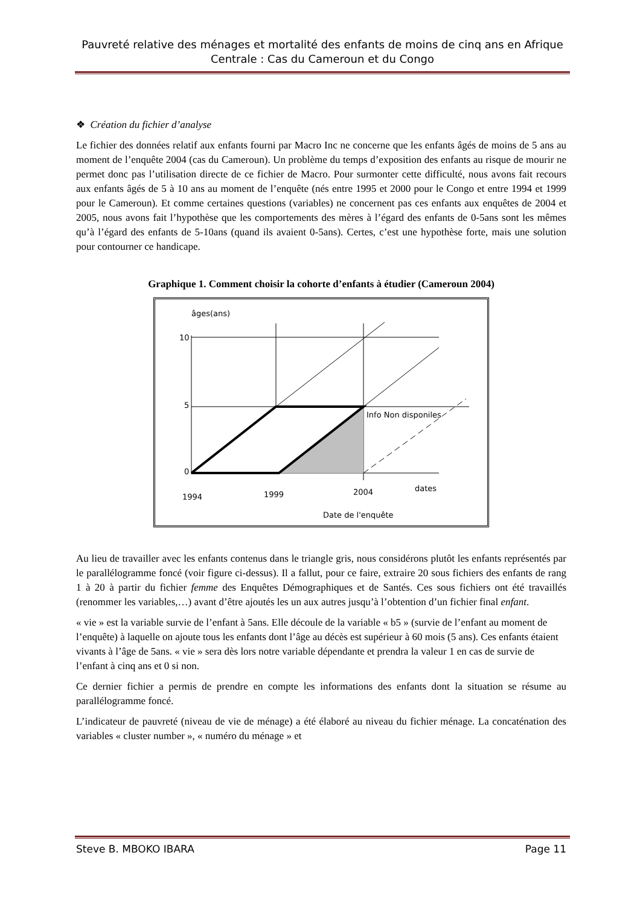Pauvreté relative des ménages et mortalité des enfants de moins de cinq ans en Afrique Centrale : Cas du Cameroun et du Congo
❖ Création du fichier d’analyse
Le fichier des données relatif aux enfants fourni par Macro Inc ne concerne que les enfants âgés de moins de 5 ans au moment de l’enquête 2004 (cas du Cameroun). Un problème du temps d’exposition des enfants au risque de mourir ne permet donc pas l’utilisation directe de ce fichier de Macro. Pour surmonter cette difficulté, nous avons fait recours aux enfants âgés de 5 à 10 ans au moment de l’enquête (nés entre 1995 et 2000 pour le Congo et entre 1994 et 1999 pour le Cameroun). Et comme certaines questions (variables) ne concernent pas ces enfants aux enquêtes de 2004 et 2005, nous avons fait l’hypothèse que les comportements des mères à l’égard des enfants de 0-5ans sont les mêmes qu’à l’égard des enfants de 5-10ans (quand ils avaient 0-5ans). Certes, c’est une hypothèse forte, mais une solution pour contourner ce handicape.
Graphique 1. Comment choisir la cohorte d’enfants à étudier (Cameroun 2004)
âges(ans)
10
5
0
Info Non disponiles
dates
1994
1999
2004
Date de l'enquête
Au lieu de travailler avec les enfants contenus dans le triangle gris, nous considérons plutôt les enfants représentés par le parallélogramme foncé (voir figure ci-dessus). Il a fallut, pour ce faire, extraire 20 sous fichiers des enfants de rang 1 à 20 à partir du fichier femme des Enquêtes Démographiques et de Santés. Ces sous fichiers ont été travaillés (renommer les variables,…) avant d’être ajoutés les un aux autres jusqu’à l’obtention d’un fichier final enfant.
« vie » est la variable survie de l’enfant à 5ans. Elle découle de la variable « b5 » (survie de l’enfant au moment de l’enquête) à laquelle on ajoute tous les enfants dont l’âge au décès est supérieur à 60 mois (5 ans). Ces enfants étaient vivants à l’âge de 5ans. « vie » sera dès lors notre variable dépendante et prendra la valeur 1 en cas de survie de l’enfant à cinq ans et 0 si non.
Ce dernier fichier a permis de prendre en compte les informations des enfants dont la situation se résume au parallélogramme foncé.
L’indicateur de pauvreté (niveau de vie de ménage) a été élaboré au niveau du fichier ménage. La concaténation des variables « cluster number », « numéro du ménage » et
Steve B. MBOKO IBARA Page 11